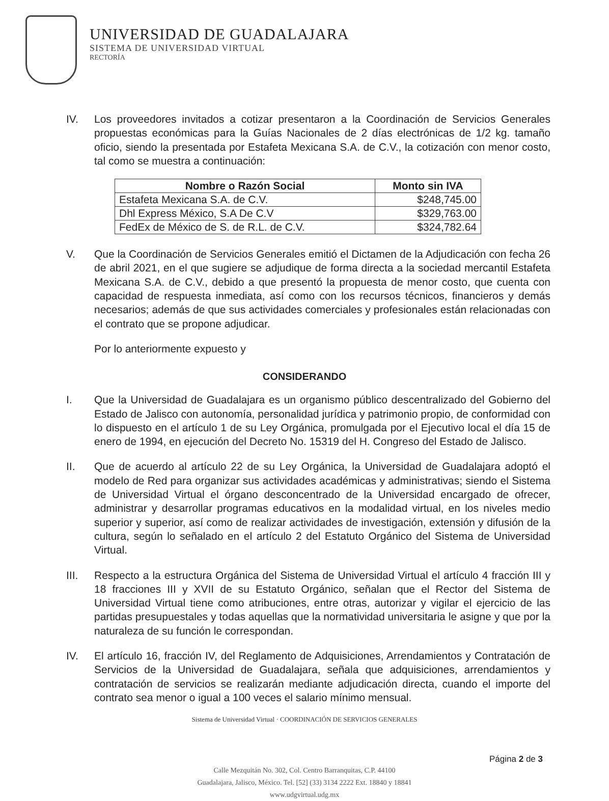UNIVERSIDAD DE GUADALAJARA
SISTEMA DE UNIVERSIDAD VIRTUAL
RECTORÍA
IV. Los proveedores invitados a cotizar presentaron a la Coordinación de Servicios Generales propuestas económicas para la Guías Nacionales de 2 días electrónicas de 1/2 kg. tamaño oficio, siendo la presentada por Estafeta Mexicana S.A. de C.V., la cotización con menor costo, tal como se muestra a continuación:
| Nombre o Razón Social | Monto sin IVA |
| --- | --- |
| Estafeta Mexicana S.A. de C.V. | $248,745.00 |
| Dhl Express México, S.A De C.V | $329,763.00 |
| FedEx de México de S. de R.L. de C.V. | $324,782.64 |
V. Que la Coordinación de Servicios Generales emitió el Dictamen de la Adjudicación con fecha 26 de abril 2021, en el que sugiere se adjudique de forma directa a la sociedad mercantil Estafeta Mexicana S.A. de C.V., debido a que presentó la propuesta de menor costo, que cuenta con capacidad de respuesta inmediata, así como con los recursos técnicos, financieros y demás necesarios; además de que sus actividades comerciales y profesionales están relacionadas con el contrato que se propone adjudicar.
Por lo anteriormente expuesto y
CONSIDERANDO
I. Que la Universidad de Guadalajara es un organismo público descentralizado del Gobierno del Estado de Jalisco con autonomía, personalidad jurídica y patrimonio propio, de conformidad con lo dispuesto en el artículo 1 de su Ley Orgánica, promulgada por el Ejecutivo local el día 15 de enero de 1994, en ejecución del Decreto No. 15319 del H. Congreso del Estado de Jalisco.
II. Que de acuerdo al artículo 22 de su Ley Orgánica, la Universidad de Guadalajara adoptó el modelo de Red para organizar sus actividades académicas y administrativas; siendo el Sistema de Universidad Virtual el órgano desconcentrado de la Universidad encargado de ofrecer, administrar y desarrollar programas educativos en la modalidad virtual, en los niveles medio superior y superior, así como de realizar actividades de investigación, extensión y difusión de la cultura, según lo señalado en el artículo 2 del Estatuto Orgánico del Sistema de Universidad Virtual.
III. Respecto a la estructura Orgánica del Sistema de Universidad Virtual el artículo 4 fracción III y 18 fracciones III y XVII de su Estatuto Orgánico, señalan que el Rector del Sistema de Universidad Virtual tiene como atribuciones, entre otras, autorizar y vigilar el ejercicio de las partidas presupuestales y todas aquellas que la normatividad universitaria le asigne y que por la naturaleza de su función le correspondan.
IV. El artículo 16, fracción IV, del Reglamento de Adquisiciones, Arrendamientos y Contratación de Servicios de la Universidad de Guadalajara, señala que adquisiciones, arrendamientos y contratación de servicios se realizarán mediante adjudicación directa, cuando el importe del contrato sea menor o igual a 100 veces el salario mínimo mensual.
Sistema de Universidad Virtual · COORDINACIÓN DE SERVICIOS GENERALES
Página 2 de 3
Calle Mezquitán No. 302, Col. Centro Barranquitas, C.P. 44100
Guadalajara, Jalisco, México. Tel. [52] (33) 3134 2222 Ext. 18840 y 18841
www.udgvirtual.udg.mx